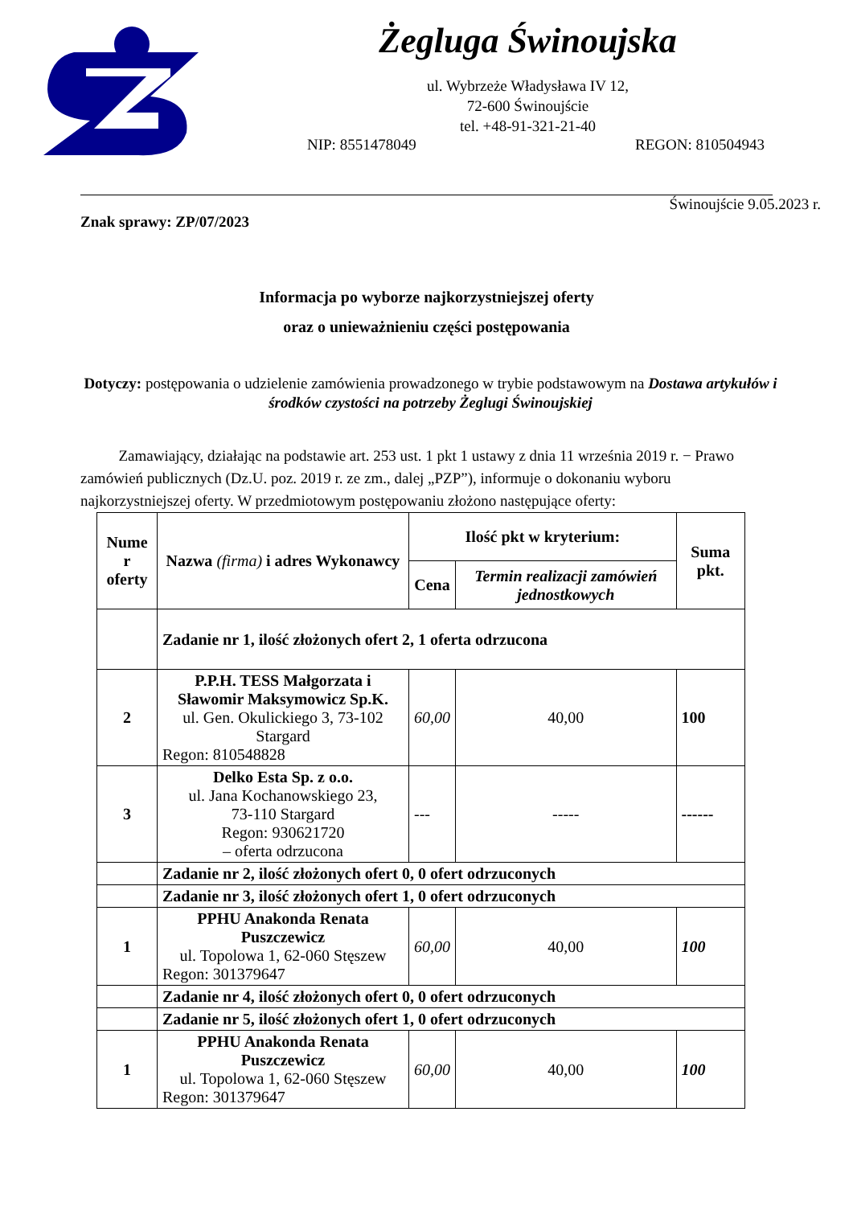Żegluga Świnoujska
ul. Wybrzeże Władysława IV 12,
72-600 Świnoujście
tel. +48-91-321-21-40
NIP: 8551478049 REGON: 810504943
Świnoujście 9.05.2023 r.
Znak sprawy: ZP/07/2023
Informacja po wyborze najkorzystniejszej oferty
oraz o unieważnieniu części postępowania
Dotyczy: postępowania o udzielenie zamówienia prowadzonego w trybie podstawowym na Dostawa artykułów i środków czystości na potrzeby Żeglugi Świnoujskiej
Zamawiający, działając na podstawie art. 253 ust. 1 pkt 1 ustawy z dnia 11 września 2019 r. − Prawo zamówień publicznych (Dz.U. poz. 2019 r. ze zm., dalej „PZP”), informuje o dokonaniu wyboru najkorzystniejszej oferty. W przedmiotowym postępowaniu złożono następujące oferty:
| Nume r oferty | Nazwa (firma) i adres Wykonawcy | Ilość pkt w kryterium: | | Suma pkt. |
| --- | --- | --- | --- | --- |
| | | Cena | Termin realizacji zamówień jednostkowych | |
| | Zadanie nr 1, ilość złożonych ofert 2, 1 oferta odrzucona | | | |
| 2 | P.P.H. TESS Małgorzata i Sławomir Maksymowicz Sp.K. ul. Gen. Okulickiego 3, 73-102 Stargard Regon: 810548828 | 60,00 | 40,00 | 100 |
| 3 | Delko Esta Sp. z o.o. ul. Jana Kochanowskiego 23, 73-110 Stargard Regon: 930621720 – oferta odrzucona | --- | ----- | ------ |
| | Zadanie nr 2, ilość złożonych ofert 0, 0 ofert odrzuconych | | | |
| | Zadanie nr 3, ilość złożonych ofert 1, 0 ofert odrzuconych | | | |
| 1 | PPHU Anakonda Renata Puszczewicz ul. Topolowa 1, 62-060 Stęszew Regon: 301379647 | 60,00 | 40,00 | 100 |
| | Zadanie nr 4, ilość złożonych ofert 0, 0 ofert odrzuconych | | | |
| | Zadanie nr 5, ilość złożonych ofert 1, 0 ofert odrzuconych | | | |
| 1 | PPHU Anakonda Renata Puszczewicz ul. Topolowa 1, 62-060 Stęszew Regon: 301379647 | 60,00 | 40,00 | 100 |